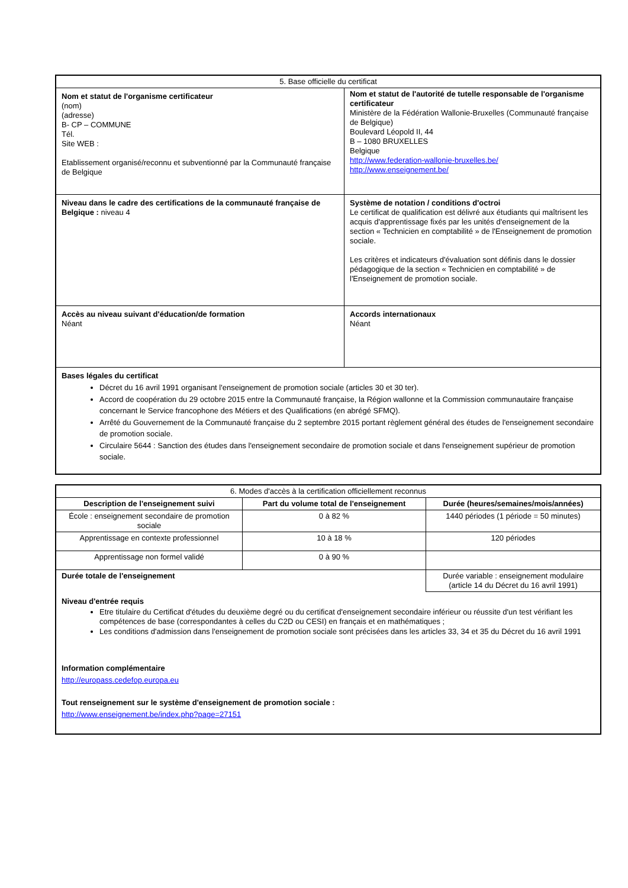| 5. Base officielle du certificat | |
| Nom et statut de l'organisme certificateur (nom) (adresse) B- CP – COMMUNE Tél. Site WEB : Etablissement organisé/reconnu et subventionné par la Communauté française de Belgique | Nom et statut de l'autorité de tutelle responsable de l'organisme certificateur Ministère de la Fédération Wallonie-Bruxelles (Communauté française de Belgique) Boulevard Léopold II, 44 B – 1080 BRUXELLES Belgique http://www.federation-wallonie-bruxelles.be/ http://www.enseignement.be/ |
| Niveau dans le cadre des certifications de la communauté française de Belgique : niveau 4 | Système de notation / conditions d'octroi Le certificat de qualification est délivré aux étudiants qui maîtrisent les acquis d'apprentissage fixés par les unités d'enseignement de la section « Technicien en comptabilité » de l'Enseignement de promotion sociale. Les critères et indicateurs d'évaluation sont définis dans le dossier pédagogique de la section « Technicien en comptabilité » de l'Enseignement de promotion sociale. |
| Accès au niveau suivant d'éducation/de formation Néant | Accords internationaux Néant |
| Bases légales du certificat Décret du 16 avril 1991 organisant l'enseignement de promotion sociale (articles 30 et 30 ter). Accord de coopération du 29 octobre 2015 entre la Communauté française, la Région wallonne et la Commission communautaire française concernant le Service francophone des Métiers et des Qualifications (en abrégé SFMQ). Arrêté du Gouvernement de la Communauté française du 2 septembre 2015 portant règlement général des études de l'enseignement secondaire de promotion sociale. Circulaire 5644 : Sanction des études dans l'enseignement secondaire de promotion sociale et dans l'enseignement supérieur de promotion sociale. | |
| 6. Modes d'accès à la certification officiellement reconnus | | |
| Description de l'enseignement suivi | Part du volume total de l'enseignement | Durée (heures/semaines/mois/années) |
| École : enseignement secondaire de promotion sociale | 0 à 82 % | 1440 périodes (1 période = 50 minutes) |
| Apprentissage en contexte professionnel | 10 à 18 % | 120 périodes |
| Apprentissage non formel validé | 0 à 90 % | |
| Durée totale de l'enseignement | | Durée variable : enseignement modulaire (article 14 du Décret du 16 avril 1991) |
| Niveau d'entrée requis Etre titulaire du Certificat d'études du deuxième degré ou du certificat d'enseignement secondaire inférieur ou réussite d'un test vérifiant les compétences de base (correspondantes à celles du C2D ou CESI) en français et en mathématiques ; Les conditions d'admission dans l'enseignement de promotion sociale sont précisées dans les articles 33, 34 et 35 du Décret du 16 avril 1991 Information complémentaire http://europass.cedefop.europa.eu Tout renseignement sur le système d'enseignement de promotion sociale : http://www.enseignement.be/index.php?page=27151 | | |